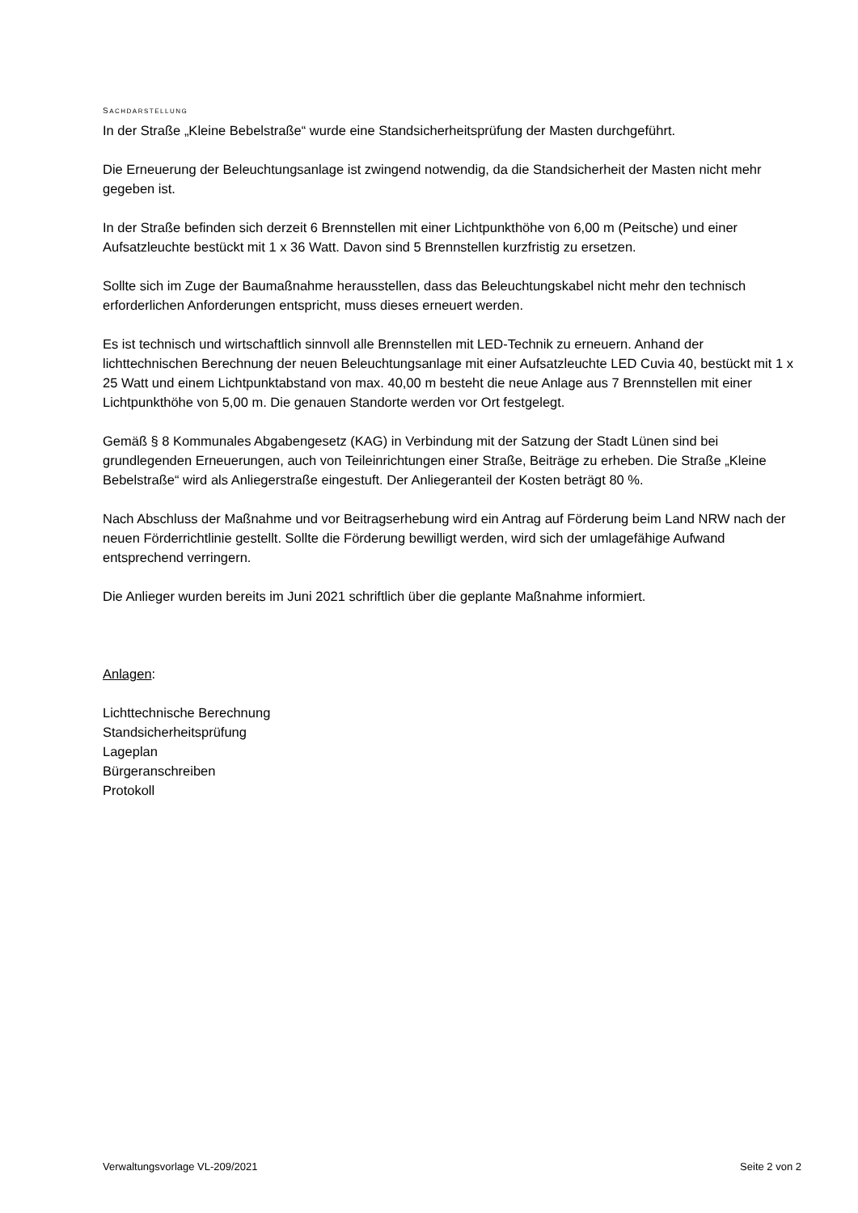SACHDARSTELLUNG
In der Straße „Kleine Bebelstraße“ wurde eine Standsicherheitsprüfung der Masten durchgeführt.
Die Erneuerung der Beleuchtungsanlage ist zwingend notwendig, da die Standsicherheit der Masten nicht mehr gegeben ist.
In der Straße befinden sich derzeit 6 Brennstellen mit einer Lichtpunkthöhe von 6,00 m (Peitsche) und einer Aufsatzleuchte bestückt mit 1 x 36 Watt. Davon sind 5 Brennstellen kurzfristig zu ersetzen.
Sollte sich im Zuge der Baumaßnahme herausstellen, dass das Beleuchtungskabel nicht mehr den technisch erforderlichen Anforderungen entspricht, muss dieses erneuert werden.
Es ist technisch und wirtschaftlich sinnvoll alle Brennstellen mit LED-Technik zu erneuern. Anhand der lichttechnischen Berechnung der neuen Beleuchtungsanlage mit einer Aufsatzleuchte LED Cuvia 40, bestückt mit 1 x 25 Watt und einem Lichtpunktabstand von max. 40,00 m besteht die neue Anlage aus 7 Brennstellen mit einer Lichtpunkthöhe von 5,00 m. Die genauen Standorte werden vor Ort festgelegt.
Gemäß § 8 Kommunales Abgabengesetz (KAG) in Verbindung mit der Satzung der Stadt Lünen sind bei grundlegenden Erneuerungen, auch von Teileinrichtungen einer Straße, Beiträge zu erheben. Die Straße „Kleine Bebelstraße“ wird als Anliegerstraße eingestuft. Der Anliegeranteil der Kosten beträgt 80 %.
Nach Abschluss der Maßnahme und vor Beitragserhebung wird ein Antrag auf Förderung beim Land NRW nach der neuen Förderrichtlinie gestellt. Sollte die Förderung bewilligt werden, wird sich der umlagefähige Aufwand entsprechend verringern.
Die Anlieger wurden bereits im Juni 2021 schriftlich über die geplante Maßnahme informiert.
Anlagen:
Lichttechnische Berechnung
Standsicherheitsprüfung
Lageplan
Bürgeranschreiben
Protokoll
Verwaltungsvorlage VL-209/2021 Seite 2 von 2